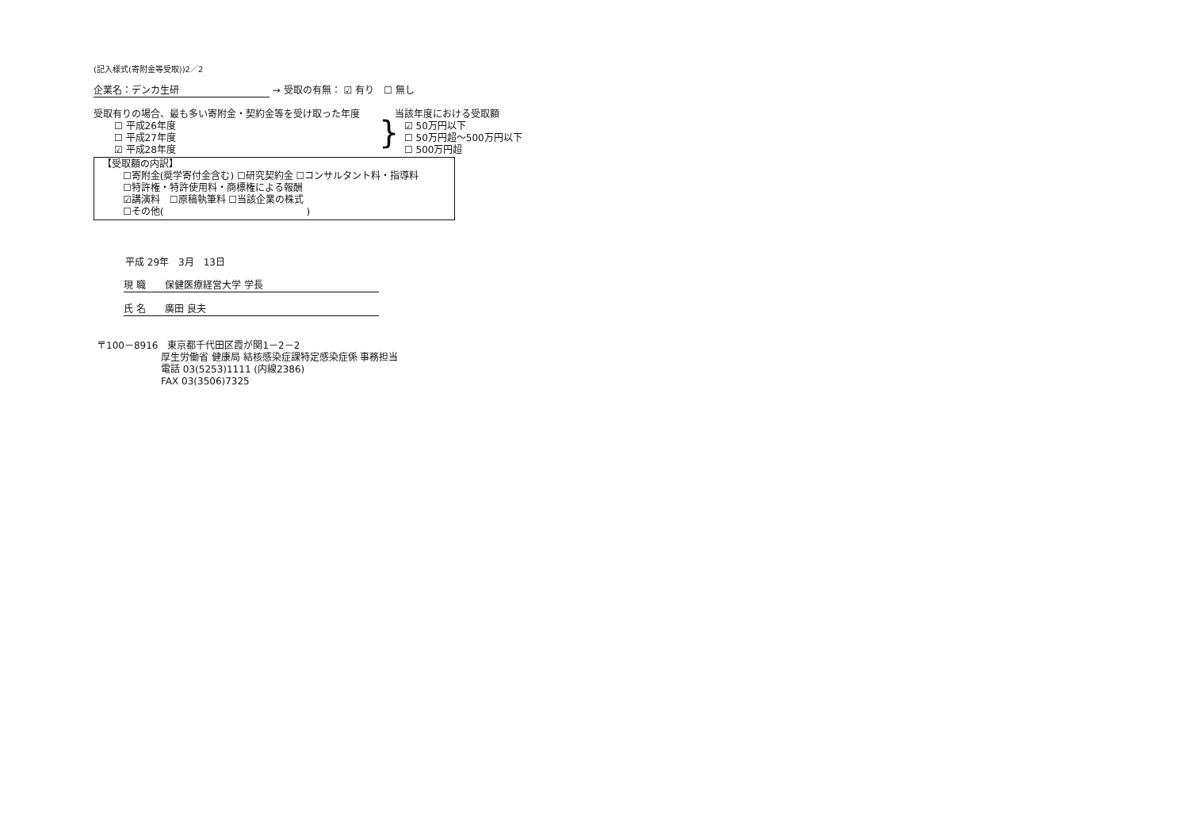(記入様式(寄附金等受取))2／2
企業名：デンカ生研 → 受取の有無： ☑ 有り　☐ 無し
受取有りの場合、最も多い寄附金・契約金等を受け取った年度
☐ 平成26年度
☐ 平成27年度
☑ 平成28年度
}
当該年度における受取額
☑ 50万円以下
☐ 50万円超～500万円以下
☐ 500万円超
【受取額の内訳】
☐寄附金(奨学寄付金含む) ☐研究契約金 ☐コンサルタント料・指導料
☐特許権・特許使用料・商標権による報酬
☑講演料　☐原稿執筆料 ☐当該企業の株式
☐その他(　　　　　　　　　　　　　　　)
平成 29年　3月　13日
現 職　　保健医療経営大学 学長
氏 名　　廣田 良夫
〒100－8916　東京都千代田区霞が関1－2－2
厚生労働省 健康局 結核感染症課特定感染症係 事務担当
電話 03(5253)1111 (内線2386)
FAX 03(3506)7325